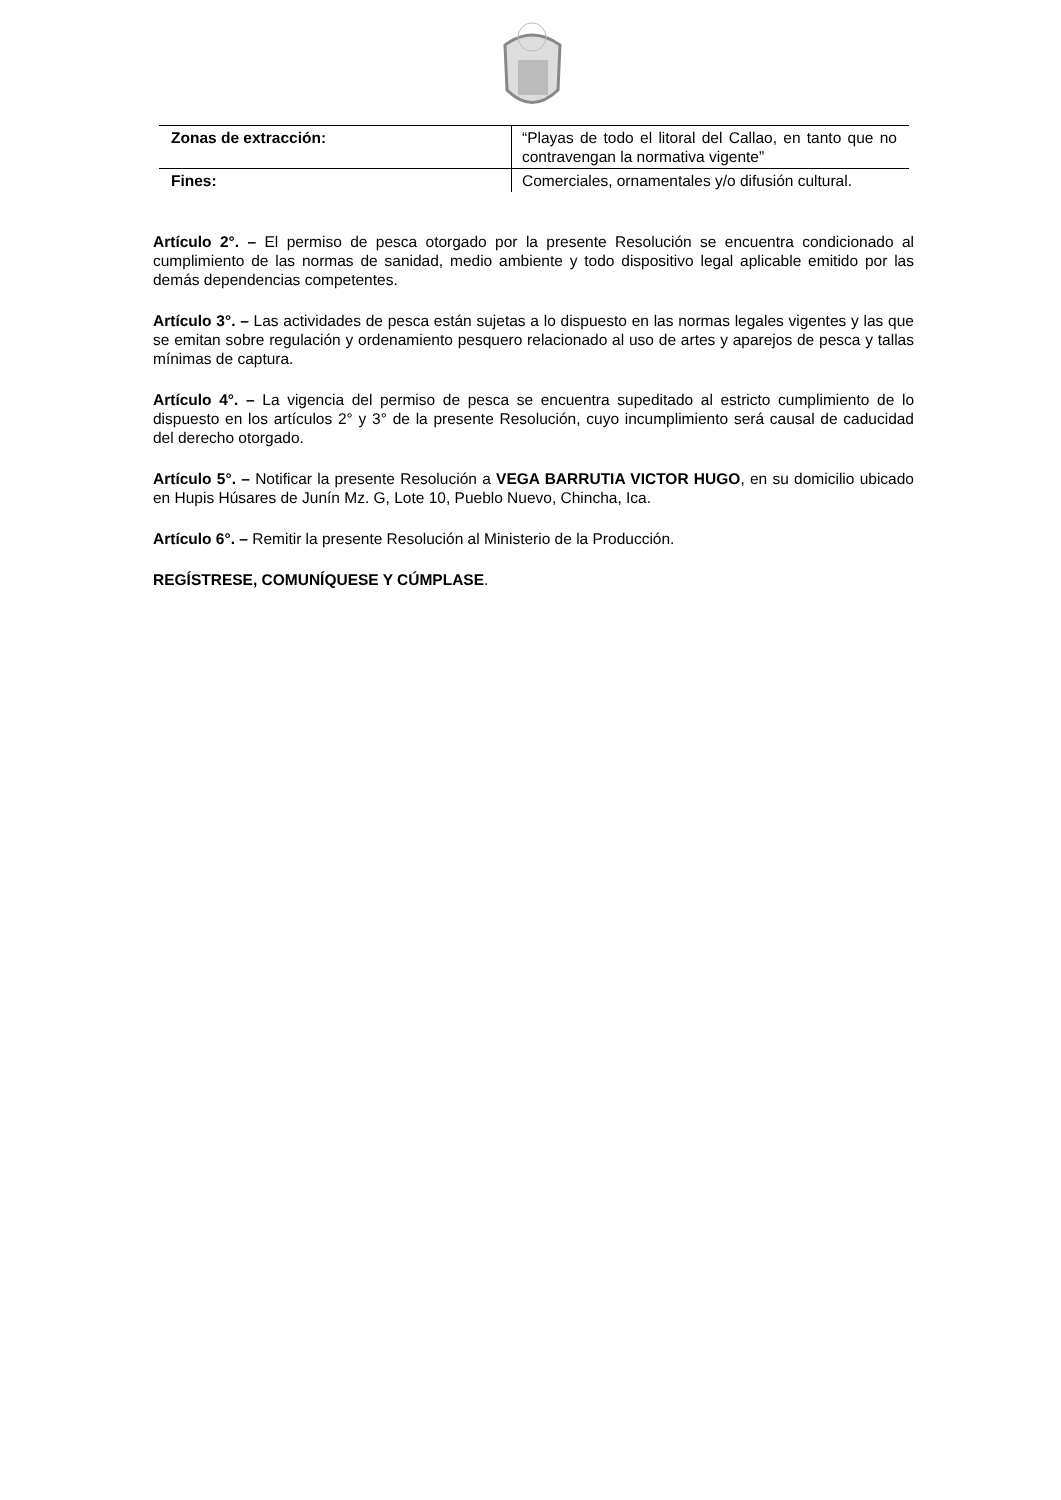| Zonas de extracción: | “Playas de todo el litoral del Callao, en tanto que no contravengan la normativa vigente” |
| Fines: | Comerciales, ornamentales y/o difusión cultural. |
Artículo 2°. – El permiso de pesca otorgado por la presente Resolución se encuentra condicionado al cumplimiento de las normas de sanidad, medio ambiente y todo dispositivo legal aplicable emitido por las demás dependencias competentes.
Artículo 3°. – Las actividades de pesca están sujetas a lo dispuesto en las normas legales vigentes y las que se emitan sobre regulación y ordenamiento pesquero relacionado al uso de artes y aparejos de pesca y tallas mínimas de captura.
Artículo 4°. – La vigencia del permiso de pesca se encuentra supeditado al estricto cumplimiento de lo dispuesto en los artículos 2° y 3° de la presente Resolución, cuyo incumplimiento será causal de caducidad del derecho otorgado.
Artículo 5°. – Notificar la presente Resolución a VEGA BARRUTIA VICTOR HUGO, en su domicilio ubicado en Hupis Húsares de Junín Mz. G, Lote 10, Pueblo Nuevo, Chincha, Ica.
Artículo 6°. – Remitir la presente Resolución al Ministerio de la Producción.
REGÍSTRESE, COMUNÍQUESE Y CÚMPLASE.